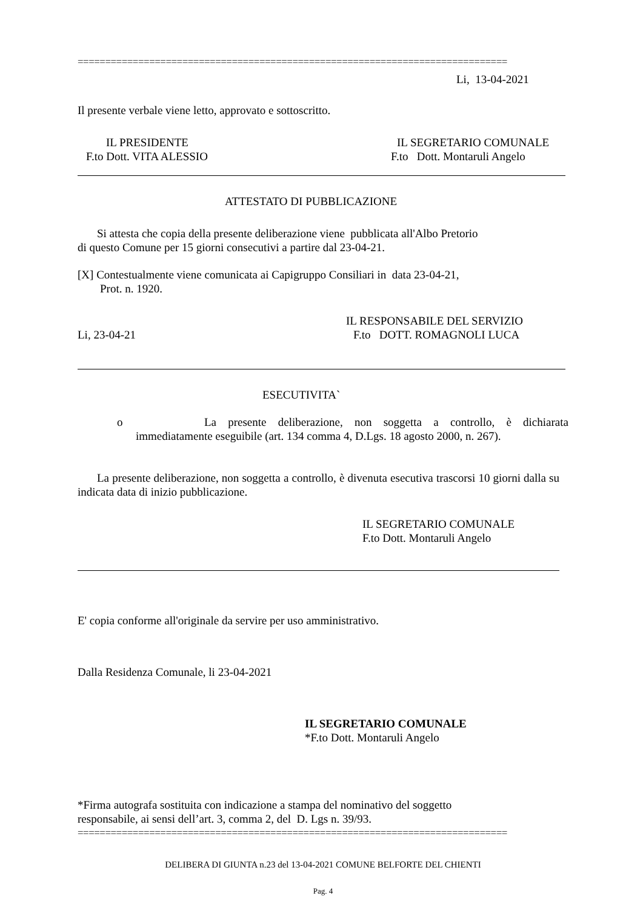==============================================================================
Li, 13-04-2021
Il presente verbale viene letto, approvato e sottoscritto.
IL PRESIDENTE
F.to Dott. VITA ALESSIO
IL SEGRETARIO COMUNALE
F.to Dott. Montaruli Angelo
ATTESTATO DI PUBBLICAZIONE
Si attesta che copia della presente deliberazione viene pubblicata all'Albo Pretorio
di questo Comune per 15 giorni consecutivi a partire dal 23-04-21.
[X] Contestualmente viene comunicata ai Capigruppo Consiliari in data 23-04-21,
Prot. n. 1920.
IL RESPONSABILE DEL SERVIZIO
Li, 23-04-21 F.to DOTT. ROMAGNOLI LUCA
ESECUTIVITA`
o La presente deliberazione, non soggetta a controllo, è dichiarata
immediatamente eseguibile (art. 134 comma 4, D.Lgs. 18 agosto 2000, n. 267).
La presente deliberazione, non soggetta a controllo, è divenuta esecutiva trascorsi 10 giorni dalla su indicata data di inizio pubblicazione.
IL SEGRETARIO COMUNALE
F.to Dott. Montaruli Angelo
E' copia conforme all'originale da servire per uso amministrativo.
Dalla Residenza Comunale, li 23-04-2021
IL SEGRETARIO COMUNALE
*F.to Dott. Montaruli Angelo
*Firma autografa sostituita con indicazione a stampa del nominativo del soggetto
responsabile, ai sensi dell’art. 3, comma 2, del D. Lgs n. 39/93.
==============================================================================
DELIBERA DI GIUNTA n.23 del 13-04-2021 COMUNE BELFORTE DEL CHIENTI
Pag. 4